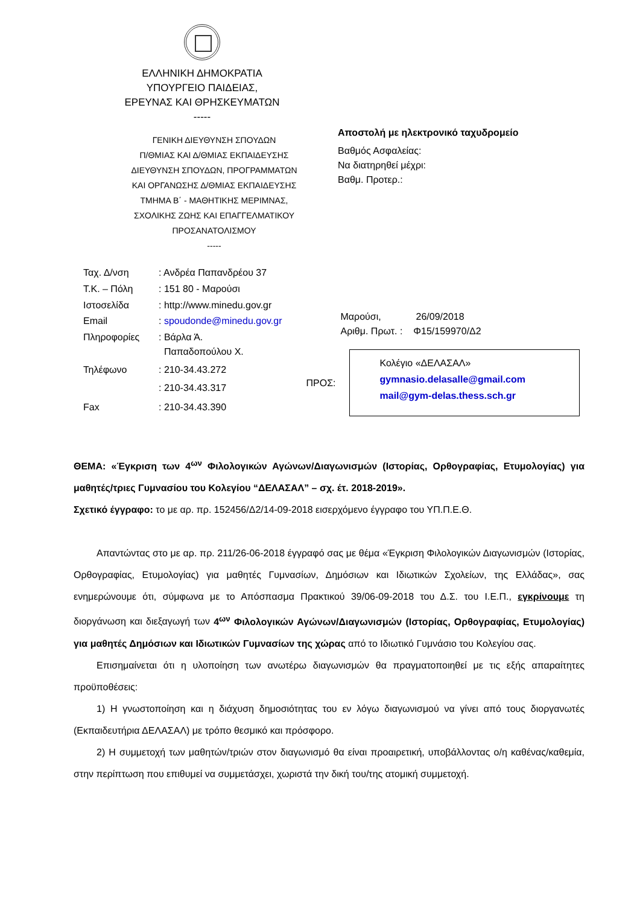ΕΛΛΗΝΙΚΗ ΔΗΜΟΚΡΑΤΙΑ
ΥΠΟΥΡΓΕΙΟ ΠΑΙΔΕΙΑΣ,
ΕΡΕΥΝΑΣ ΚΑΙ ΘΡΗΣΚΕΥΜΑΤΩΝ
-----
ΓΕΝΙΚΗ ΔΙΕΥΘΥΝΣΗ ΣΠΟΥΔΩΝ
Π/ΘΜΙΑΣ ΚΑΙ Δ/ΘΜΙΑΣ ΕΚΠΑΙΔΕΥΣΗΣ
ΔΙΕΥΘΥΝΣΗ ΣΠΟΥΔΩΝ, ΠΡΟΓΡΑΜΜΑΤΩΝ
ΚΑΙ ΟΡΓΑΝΩΣΗΣ Δ/ΘΜΙΑΣ ΕΚΠΑΙΔΕΥΣΗΣ
ΤΜΗΜΑ Β΄ - ΜΑΘΗΤΙΚΗΣ ΜΕΡΙΜΝΑΣ,
ΣΧΟΛΙΚΗΣ ΖΩΗΣ ΚΑΙ ΕΠΑΓΓΕΛΜΑΤΙΚΟΥ
ΠΡΟΣΑΝΑΤΟΛΙΣΜΟΥ
-----
Αποστολή με ηλεκτρονικό ταχυδρομείο
Βαθμός Ασφαλείας:
Να διατηρηθεί μέχρι:
Βαθμ. Προτερ.:
| Ταχ. Δ/νση | : Ανδρέα Παπανδρέου 37 |
| Τ.Κ. – Πόλη | : 151 80 - Μαρούσι |
| Ιστοσελίδα | : http://www.minedu.gov.gr |
| Email | : spoudonde@minedu.gov.gr |
| Πληροφορίες | : Βάρλα Ά. Παπαδοπούλου Χ. |
| Τηλέφωνο | : 210-34.43.272 |
| | : 210-34.43.317 |
| Fax | : 210-34.43.390 |
Μαρούσι, 26/09/2018
Αριθμ. Πρωτ. : Φ15/159970/Δ2
ΠΡΟΣ:
Κολέγιο «ΔΕΛΑΣΑΛ»
gymnasio.delasalle@gmail.com
mail@gym-delas.thess.sch.gr
ΘΕΜΑ: «Έγκριση των 4<sup>ων</sup> Φιλολογικών Αγώνων/Διαγωνισμών (Ιστορίας, Ορθογραφίας, Ετυμολογίας) για μαθητές/τριες Γυμνασίου του Κολεγίου “ΔΕΛΑΣΑΛ” – σχ. έτ. 2018-2019».
Σχετικό έγγραφο: το με αρ. πρ. 152456/Δ2/14-09-2018 εισερχόμενο έγγραφο του ΥΠ.Π.Ε.Θ.
Απαντώντας στο με αρ. πρ. 211/26-06-2018 έγγραφό σας με θέμα «Έγκριση Φιλολογικών Διαγωνισμών (Ιστορίας, Ορθογραφίας, Ετυμολογίας) για μαθητές Γυμνασίων, Δημόσιων και Ιδιωτικών Σχολείων, της Ελλάδας», σας ενημερώνουμε ότι, σύμφωνα με το Απόσπασμα Πρακτικού 39/06-09-2018 του Δ.Σ. του Ι.Ε.Π., εγκρίνουμε τη διοργάνωση και διεξαγωγή των 4<sup>ων</sup> Φιλολογικών Αγώνων/Διαγωνισμών (Ιστορίας, Ορθογραφίας, Ετυμολογίας) για μαθητές Δημόσιων και Ιδιωτικών Γυμνασίων της χώρας από το Ιδιωτικό Γυμνάσιο του Κολεγίου σας.
Επισημαίνεται ότι η υλοποίηση των ανωτέρω διαγωνισμών θα πραγματοποιηθεί με τις εξής απαραίτητες προϋποθέσεις:
1) Η γνωστοποίηση και η διάχυση δημοσιότητας του εν λόγω διαγωνισμού να γίνει από τους διοργανωτές (Εκπαιδευτήρια ΔΕΛΑΣΑΛ) με τρόπο θεσμικό και πρόσφορο.
2) Η συμμετοχή των μαθητών/τριών στον διαγωνισμό θα είναι προαιρετική, υποβάλλοντας ο/η καθένας/καθεμία, στην περίπτωση που επιθυμεί να συμμετάσχει, χωριστά την δική του/της ατομική συμμετοχή.